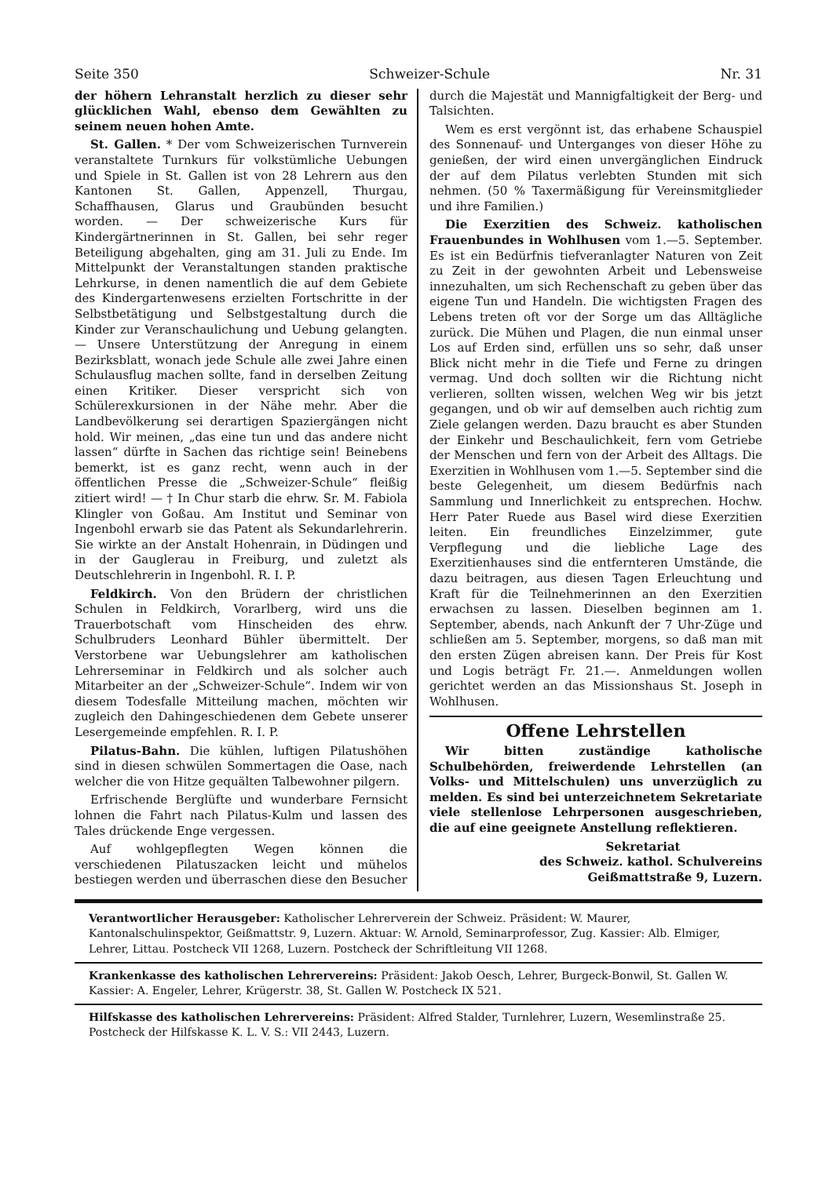Seite 350 Schweizer-Schule Nr. 31
der höhern Lehranstalt herzlich zu dieser sehr glücklichen Wahl, ebenso dem Gewählten zu seinem neuen hohen Amte.
St. Gallen. * Der vom Schweizerischen Turnverein veranstaltete Turnkurs für volkstümliche Uebungen und Spiele in St. Gallen ist von 28 Lehrern aus den Kantonen St. Gallen, Appenzell, Thurgau, Schaffhausen, Glarus und Graubünden besucht worden. — Der schweizerische Kurs für Kindergärtnerinnen in St. Gallen, bei sehr reger Beteiligung abgehalten, ging am 31. Juli zu Ende. Im Mittelpunkt der Veranstaltungen standen praktische Lehrkurse, in denen namentlich die auf dem Gebiete des Kindergartenwesens erzielten Fortschritte in der Selbstbetätigung und Selbstgestaltung durch die Kinder zur Veranschaulichung und Uebung gelangten. — Unsere Unterstützung der Anregung in einem Bezirksblatt, wonach jede Schule alle zwei Jahre einen Schulausflug machen sollte, fand in derselben Zeitung einen Kritiker. Dieser verspricht sich von Schülerexkursionen in der Nähe mehr. Aber die Landbevölkerung sei derartigen Spaziergängen nicht hold. Wir meinen, „das eine tun und das andere nicht lassen“ dürfte in Sachen das richtige sein! Beinebens bemerkt, ist es ganz recht, wenn auch in der öffentlichen Presse die „Schweizer-Schule“ fleißig zitiert wird! — † In Chur starb die ehrw. Sr. M. Fabiola Klingler von Goßau. Am Institut und Seminar von Ingenbohl erwarb sie das Patent als Sekundarlehrerin. Sie wirkte an der Anstalt Hohenrain, in Düdingen und in der Gauglerau in Freiburg, und zuletzt als Deutschlehrerin in Ingenbohl. R. I. P.
Feldkirch. Von den Brüdern der christlichen Schulen in Feldkirch, Vorarlberg, wird uns die Trauerbotschaft vom Hinscheiden des ehrw. Schulbruders Leonhard Bühler übermittelt. Der Verstorbene war Uebungslehrer am katholischen Lehrerseminar in Feldkirch und als solcher auch Mitarbeiter an der „Schweizer-Schule“. Indem wir von diesem Todesfalle Mitteilung machen, möchten wir zugleich den Dahingeschiedenen dem Gebete unserer Lesergemeinde empfehlen. R. I. P.
Pilatus-Bahn. Die kühlen, luftigen Pilatushöhen sind in diesen schwülen Sommertagen die Oase, nach welcher die von Hitze gequälten Talbewohner pilgern.
Erfrischende Berglüfte und wunderbare Fernsicht lohnen die Fahrt nach Pilatus-Kulm und lassen des Tales drückende Enge vergessen.
Auf wohlgepflegten Wegen können die verschiedenen Pilatuszacken leicht und mühelos bestiegen werden und überraschen diese den Besucher
durch die Majestät und Mannigfaltigkeit der Berg- und Talsichten.
Wem es erst vergönnt ist, das erhabene Schauspiel des Sonnenauf- und Unterganges von dieser Höhe zu genießen, der wird einen unvergänglichen Eindruck der auf dem Pilatus verlebten Stunden mit sich nehmen. (50 % Taxermäßigung für Vereinsmitglieder und ihre Familien.)
Die Exerzitien des Schweiz. katholischen Frauenbundes in Wohlhusen vom 1.—5. September. Es ist ein Bedürfnis tiefveranlagter Naturen von Zeit zu Zeit in der gewohnten Arbeit und Lebensweise innezuhalten, um sich Rechenschaft zu geben über das eigene Tun und Handeln. Die wichtigsten Fragen des Lebens treten oft vor der Sorge um das Alltägliche zurück. Die Mühen und Plagen, die nun einmal unser Los auf Erden sind, erfüllen uns so sehr, daß unser Blick nicht mehr in die Tiefe und Ferne zu dringen vermag. Und doch sollten wir die Richtung nicht verlieren, sollten wissen, welchen Weg wir bis jetzt gegangen, und ob wir auf demselben auch richtig zum Ziele gelangen werden. Dazu braucht es aber Stunden der Einkehr und Beschaulichkeit, fern vom Getriebe der Menschen und fern von der Arbeit des Alltags. Die Exerzitien in Wohlhusen vom 1.—5. September sind die beste Gelegenheit, um diesem Bedürfnis nach Sammlung und Innerlichkeit zu entsprechen. Hochw. Herr Pater Ruede aus Basel wird diese Exerzitien leiten. Ein freundliches Einzelzimmer, gute Verpflegung und die liebliche Lage des Exerzitienhauses sind die entfernteren Umstände, die dazu beitragen, aus diesen Tagen Erleuchtung und Kraft für die Teilnehmerinnen an den Exerzitien erwachsen zu lassen. Dieselben beginnen am 1. September, abends, nach Ankunft der 7 Uhr-Züge und schließen am 5. September, morgens, so daß man mit den ersten Zügen abreisen kann. Der Preis für Kost und Logis beträgt Fr. 21.—. Anmeldungen wollen gerichtet werden an das Missionshaus St. Joseph in Wohlhusen.
Offene Lehrstellen
Wir bitten zuständige katholische Schulbehörden, freiwerdende Lehrstellen (an Volks- und Mittelschulen) uns unverzüglich zu melden. Es sind bei unterzeichnetem Sekretariate viele stellenlose Lehrpersonen ausgeschrieben, die auf eine geeignete Anstellung reflektieren.
Sekretariat
des Schweiz. kathol. Schulvereins
Geißmattstraße 9, Luzern.
Verantwortlicher Herausgeber: Katholischer Lehrerverein der Schweiz. Präsident: W. Maurer, Kantonalschulinspektor, Geißmattstr. 9, Luzern. Aktuar: W. Arnold, Seminarprofessor, Zug. Kassier: Alb. Elmiger, Lehrer, Littau. Postcheck VII 1268, Luzern. Postcheck der Schriftleitung VII 1268.
Krankenkasse des katholischen Lehrervereins: Präsident: Jakob Oesch, Lehrer, Burgeck-Bonwil, St. Gallen W. Kassier: A. Engeler, Lehrer, Krügerstr. 38, St. Gallen W. Postcheck IX 521.
Hilfskasse des katholischen Lehrervereins: Präsident: Alfred Stalder, Turnlehrer, Luzern, Wesemlinstraße 25. Postcheck der Hilfskasse K. L. V. S.: VII 2443, Luzern.